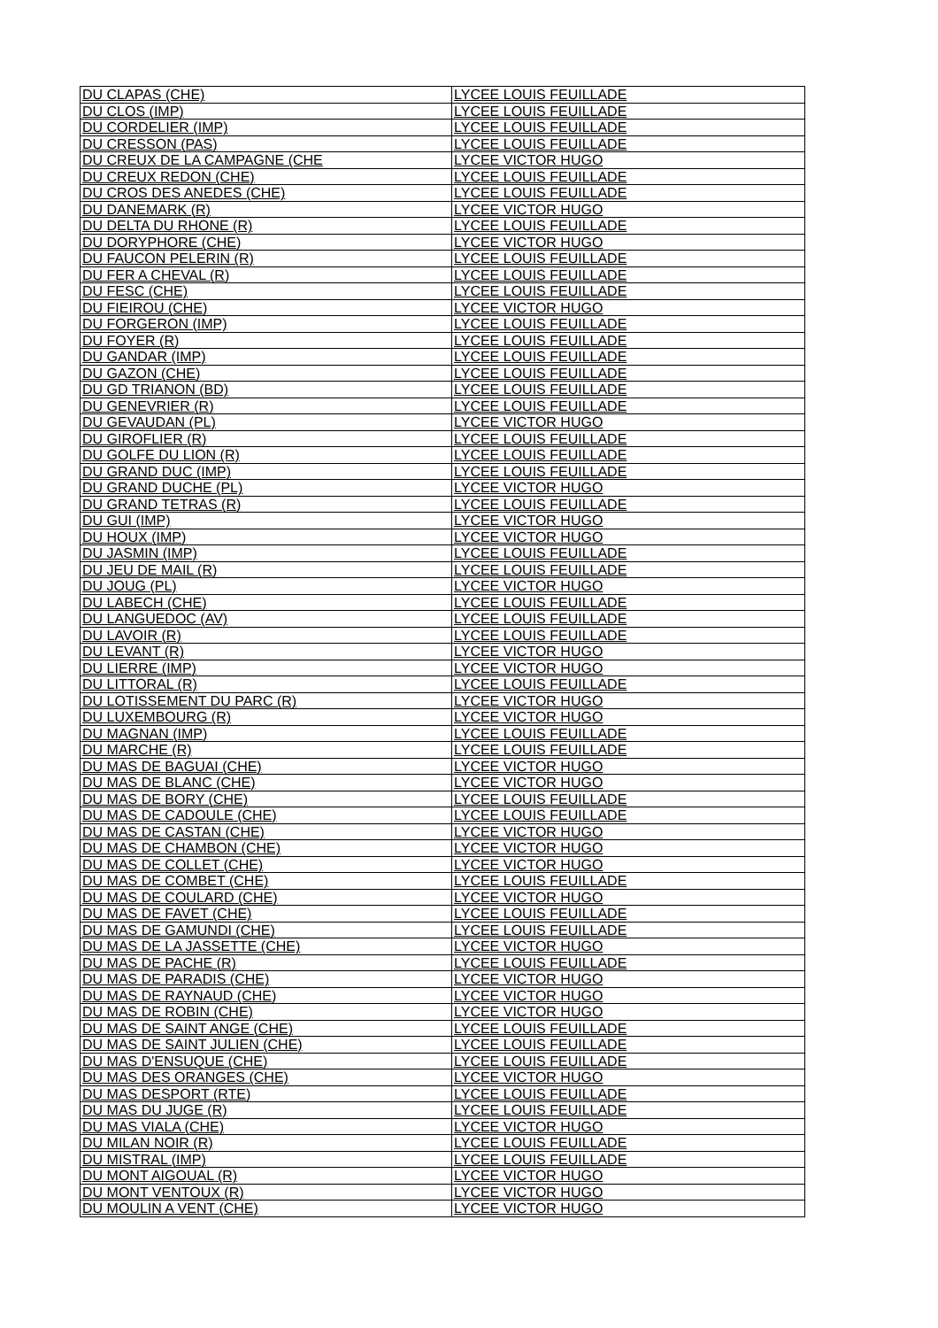| DU CLAPAS (CHE) | LYCEE LOUIS FEUILLADE |
| DU CLOS (IMP) | LYCEE LOUIS FEUILLADE |
| DU CORDELIER (IMP) | LYCEE LOUIS FEUILLADE |
| DU CRESSON (PAS) | LYCEE LOUIS FEUILLADE |
| DU CREUX DE LA CAMPAGNE (CHE | LYCEE VICTOR HUGO |
| DU CREUX REDON (CHE) | LYCEE LOUIS FEUILLADE |
| DU CROS DES ANEDES (CHE) | LYCEE LOUIS FEUILLADE |
| DU DANEMARK (R) | LYCEE VICTOR HUGO |
| DU DELTA DU RHONE (R) | LYCEE LOUIS FEUILLADE |
| DU DORYPHORE (CHE) | LYCEE VICTOR HUGO |
| DU FAUCON PELERIN (R) | LYCEE LOUIS FEUILLADE |
| DU FER A CHEVAL (R) | LYCEE LOUIS FEUILLADE |
| DU FESC (CHE) | LYCEE LOUIS FEUILLADE |
| DU FIEIROU (CHE) | LYCEE VICTOR HUGO |
| DU FORGERON (IMP) | LYCEE LOUIS FEUILLADE |
| DU FOYER (R) | LYCEE LOUIS FEUILLADE |
| DU GANDAR (IMP) | LYCEE LOUIS FEUILLADE |
| DU GAZON (CHE) | LYCEE LOUIS FEUILLADE |
| DU GD TRIANON (BD) | LYCEE LOUIS FEUILLADE |
| DU GENEVRIER (R) | LYCEE LOUIS FEUILLADE |
| DU GEVAUDAN (PL) | LYCEE VICTOR HUGO |
| DU GIROFLIER (R) | LYCEE LOUIS FEUILLADE |
| DU GOLFE DU LION (R) | LYCEE LOUIS FEUILLADE |
| DU GRAND DUC (IMP) | LYCEE LOUIS FEUILLADE |
| DU GRAND DUCHE (PL) | LYCEE VICTOR HUGO |
| DU GRAND TETRAS (R) | LYCEE LOUIS FEUILLADE |
| DU GUI (IMP) | LYCEE VICTOR HUGO |
| DU HOUX (IMP) | LYCEE VICTOR HUGO |
| DU JASMIN (IMP) | LYCEE LOUIS FEUILLADE |
| DU JEU DE MAIL (R) | LYCEE LOUIS FEUILLADE |
| DU JOUG (PL) | LYCEE VICTOR HUGO |
| DU LABECH (CHE) | LYCEE LOUIS FEUILLADE |
| DU LANGUEDOC (AV) | LYCEE LOUIS FEUILLADE |
| DU LAVOIR (R) | LYCEE LOUIS FEUILLADE |
| DU LEVANT (R) | LYCEE VICTOR HUGO |
| DU LIERRE (IMP) | LYCEE VICTOR HUGO |
| DU LITTORAL (R) | LYCEE LOUIS FEUILLADE |
| DU LOTISSEMENT DU PARC (R) | LYCEE VICTOR HUGO |
| DU LUXEMBOURG (R) | LYCEE VICTOR HUGO |
| DU MAGNAN (IMP) | LYCEE LOUIS FEUILLADE |
| DU MARCHE (R) | LYCEE LOUIS FEUILLADE |
| DU MAS DE BAGUAI (CHE) | LYCEE VICTOR HUGO |
| DU MAS DE BLANC (CHE) | LYCEE VICTOR HUGO |
| DU MAS DE BORY (CHE) | LYCEE LOUIS FEUILLADE |
| DU MAS DE CADOULE (CHE) | LYCEE LOUIS FEUILLADE |
| DU MAS DE CASTAN (CHE) | LYCEE VICTOR HUGO |
| DU MAS DE CHAMBON (CHE) | LYCEE VICTOR HUGO |
| DU MAS DE COLLET (CHE) | LYCEE VICTOR HUGO |
| DU MAS DE COMBET (CHE) | LYCEE LOUIS FEUILLADE |
| DU MAS DE COULARD (CHE) | LYCEE VICTOR HUGO |
| DU MAS DE FAVET (CHE) | LYCEE LOUIS FEUILLADE |
| DU MAS DE GAMUNDI (CHE) | LYCEE LOUIS FEUILLADE |
| DU MAS DE LA JASSETTE (CHE) | LYCEE VICTOR HUGO |
| DU MAS DE PACHE (R) | LYCEE LOUIS FEUILLADE |
| DU MAS DE PARADIS (CHE) | LYCEE VICTOR HUGO |
| DU MAS DE RAYNAUD (CHE) | LYCEE VICTOR HUGO |
| DU MAS DE ROBIN (CHE) | LYCEE VICTOR HUGO |
| DU MAS DE SAINT ANGE (CHE) | LYCEE LOUIS FEUILLADE |
| DU MAS DE SAINT JULIEN (CHE) | LYCEE LOUIS FEUILLADE |
| DU MAS D'ENSUQUE (CHE) | LYCEE LOUIS FEUILLADE |
| DU MAS DES ORANGES (CHE) | LYCEE VICTOR HUGO |
| DU MAS DESPORT (RTE) | LYCEE LOUIS FEUILLADE |
| DU MAS DU JUGE (R) | LYCEE LOUIS FEUILLADE |
| DU MAS VIALA (CHE) | LYCEE VICTOR HUGO |
| DU MILAN NOIR (R) | LYCEE LOUIS FEUILLADE |
| DU MISTRAL (IMP) | LYCEE LOUIS FEUILLADE |
| DU MONT AIGOUAL (R) | LYCEE VICTOR HUGO |
| DU MONT VENTOUX (R) | LYCEE VICTOR HUGO |
| DU MOULIN A VENT (CHE) | LYCEE VICTOR HUGO |